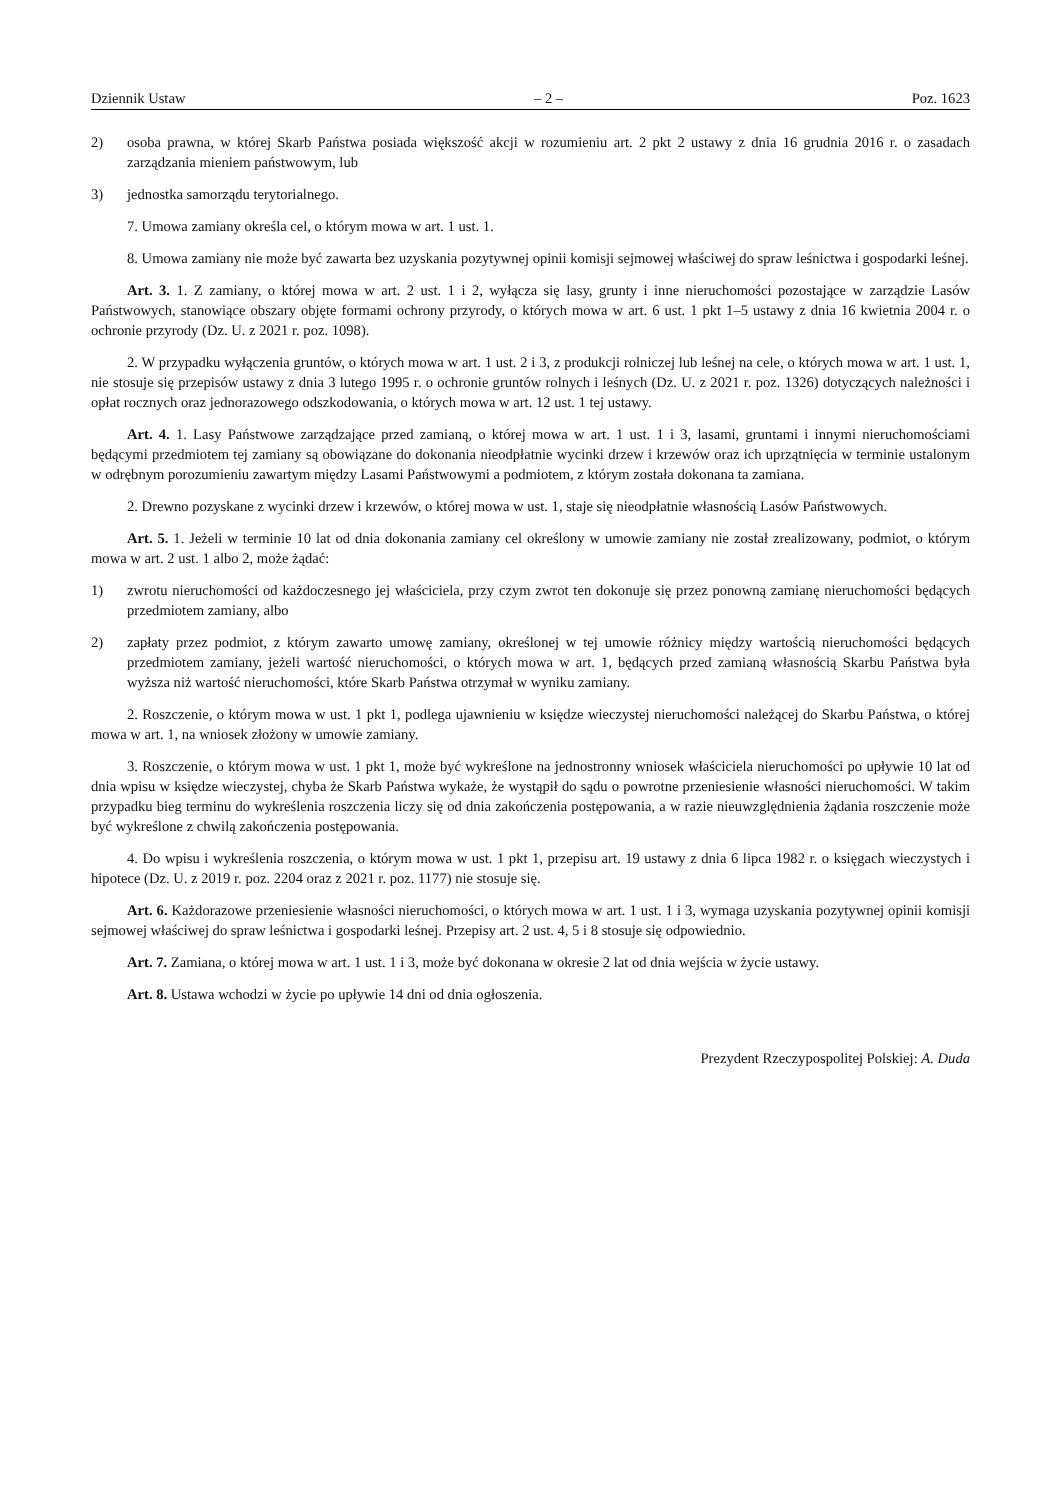Dziennik Ustaw – 2 – Poz. 1623
2) osoba prawna, w której Skarb Państwa posiada większość akcji w rozumieniu art. 2 pkt 2 ustawy z dnia 16 grudnia 2016 r. o zasadach zarządzania mieniem państwowym, lub
3) jednostka samorządu terytorialnego.
7. Umowa zamiany określa cel, o którym mowa w art. 1 ust. 1.
8. Umowa zamiany nie może być zawarta bez uzyskania pozytywnej opinii komisji sejmowej właściwej do spraw leśnictwa i gospodarki leśnej.
Art. 3. 1. Z zamiany, o której mowa w art. 2 ust. 1 i 2, wyłącza się lasy, grunty i inne nieruchomości pozostające w zarządzie Lasów Państwowych, stanowiące obszary objęte formami ochrony przyrody, o których mowa w art. 6 ust. 1 pkt 1–5 ustawy z dnia 16 kwietnia 2004 r. o ochronie przyrody (Dz. U. z 2021 r. poz. 1098).
2. W przypadku wyłączenia gruntów, o których mowa w art. 1 ust. 2 i 3, z produkcji rolniczej lub leśnej na cele, o których mowa w art. 1 ust. 1, nie stosuje się przepisów ustawy z dnia 3 lutego 1995 r. o ochronie gruntów rolnych i leśnych (Dz. U. z 2021 r. poz. 1326) dotyczących należności i opłat rocznych oraz jednorazowego odszkodowania, o których mowa w art. 12 ust. 1 tej ustawy.
Art. 4. 1. Lasy Państwowe zarządzające przed zamianą, o której mowa w art. 1 ust. 1 i 3, lasami, gruntami i innymi nieruchomościami będącymi przedmiotem tej zamiany są obowiązane do dokonania nieodpłatnie wycinki drzew i krzewów oraz ich uprzątnięcia w terminie ustalonym w odrębnym porozumieniu zawartym między Lasami Państwowymi a podmiotem, z którym została dokonana ta zamiana.
2. Drewno pozyskane z wycinki drzew i krzewów, o której mowa w ust. 1, staje się nieodpłatnie własnością Lasów Państwowych.
Art. 5. 1. Jeżeli w terminie 10 lat od dnia dokonania zamiany cel określony w umowie zamiany nie został zrealizowany, podmiot, o którym mowa w art. 2 ust. 1 albo 2, może żądać:
1) zwrotu nieruchomości od każdoczesnego jej właściciela, przy czym zwrot ten dokonuje się przez ponowną zamianę nieruchomości będących przedmiotem zamiany, albo
2) zapłaty przez podmiot, z którym zawarto umowę zamiany, określonej w tej umowie różnicy między wartością nieruchomości będących przedmiotem zamiany, jeżeli wartość nieruchomości, o których mowa w art. 1, będących przed zamianą własnością Skarbu Państwa była wyższa niż wartość nieruchomości, które Skarb Państwa otrzymał w wyniku zamiany.
2. Roszczenie, o którym mowa w ust. 1 pkt 1, podlega ujawnieniu w księdze wieczystej nieruchomości należącej do Skarbu Państwa, o której mowa w art. 1, na wniosek złożony w umowie zamiany.
3. Roszczenie, o którym mowa w ust. 1 pkt 1, może być wykreślone na jednostronny wniosek właściciela nieruchomości po upływie 10 lat od dnia wpisu w księdze wieczystej, chyba że Skarb Państwa wykaże, że wystąpił do sądu o powrotne przeniesienie własności nieruchomości. W takim przypadku bieg terminu do wykreślenia roszczenia liczy się od dnia zakończenia postępowania, a w razie nieuwzględnienia żądania roszczenie może być wykreślone z chwilą zakończenia postępowania.
4. Do wpisu i wykreślenia roszczenia, o którym mowa w ust. 1 pkt 1, przepisu art. 19 ustawy z dnia 6 lipca 1982 r. o księgach wieczystych i hipotece (Dz. U. z 2019 r. poz. 2204 oraz z 2021 r. poz. 1177) nie stosuje się.
Art. 6. Każdorazowe przeniesienie własności nieruchomości, o których mowa w art. 1 ust. 1 i 3, wymaga uzyskania pozytywnej opinii komisji sejmowej właściwej do spraw leśnictwa i gospodarki leśnej. Przepisy art. 2 ust. 4, 5 i 8 stosuje się odpowiednio.
Art. 7. Zamiana, o której mowa w art. 1 ust. 1 i 3, może być dokonana w okresie 2 lat od dnia wejścia w życie ustawy.
Art. 8. Ustawa wchodzi w życie po upływie 14 dni od dnia ogłoszenia.
Prezydent Rzeczypospolitej Polskiej: A. Duda